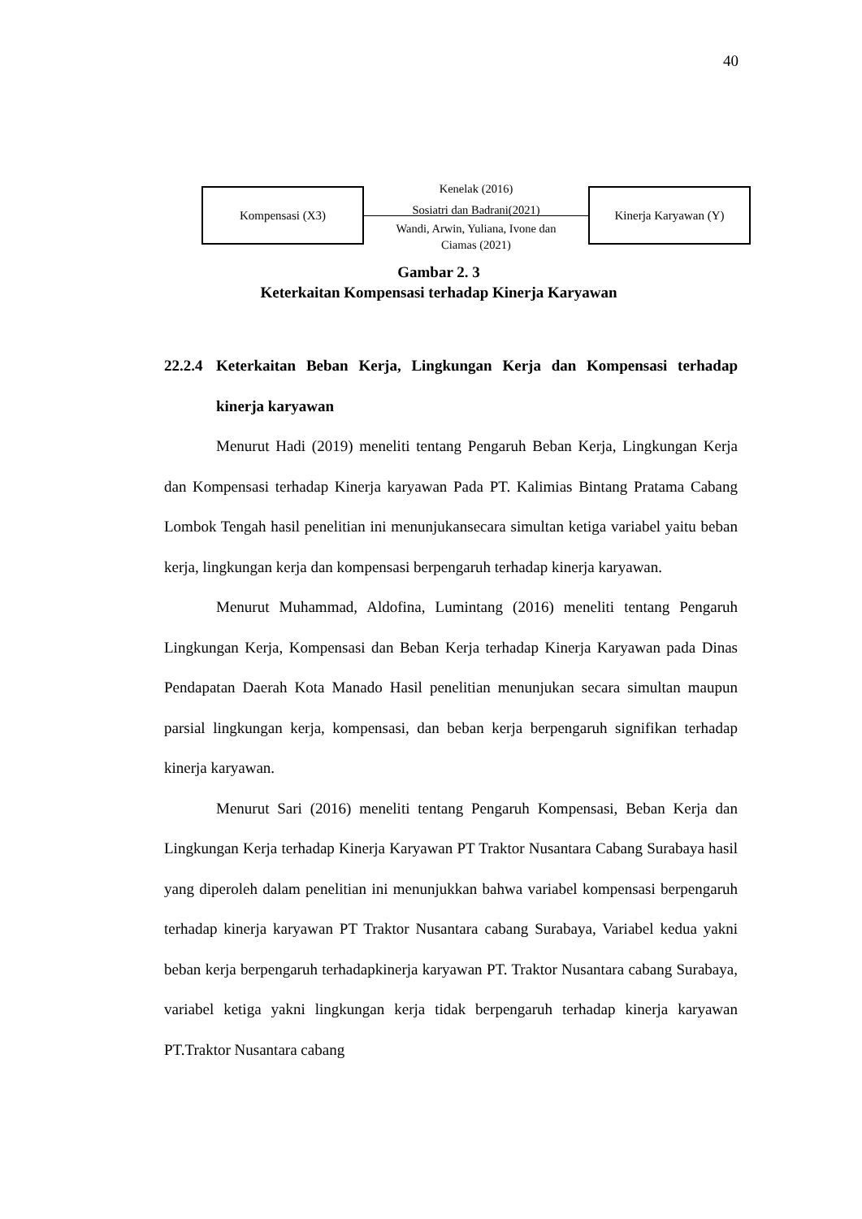40
Kompensasi (X3)
Kenelak (2016)
Sosiatri dan Badrani(2021)
Wandi, Arwin, Yuliana, Ivone dan
Ciamas (2021)
Kinerja Karyawan (Y)
Gambar 2. 3
Keterkaitan Kompensasi terhadap Kinerja Karyawan
22.2.4 Keterkaitan Beban Kerja, Lingkungan Kerja dan Kompensasi terhadap kinerja karyawan
Menurut Hadi (2019) meneliti tentang Pengaruh Beban Kerja, Lingkungan Kerja dan Kompensasi terhadap Kinerja karyawan Pada PT. Kalimias Bintang Pratama Cabang Lombok Tengah hasil penelitian ini menunjukansecara simultan ketiga variabel yaitu beban kerja, lingkungan kerja dan kompensasi berpengaruh terhadap kinerja karyawan.
Menurut Muhammad, Aldofina, Lumintang (2016) meneliti tentang Pengaruh Lingkungan Kerja, Kompensasi dan Beban Kerja terhadap Kinerja Karyawan pada Dinas Pendapatan Daerah Kota Manado Hasil penelitian menunjukan secara simultan maupun parsial lingkungan kerja, kompensasi, dan beban kerja berpengaruh signifikan terhadap kinerja karyawan.
Menurut Sari (2016) meneliti tentang Pengaruh Kompensasi, Beban Kerja dan Lingkungan Kerja terhadap Kinerja Karyawan PT Traktor Nusantara Cabang Surabaya hasil yang diperoleh dalam penelitian ini menunjukkan bahwa variabel kompensasi berpengaruh terhadap kinerja karyawan PT Traktor Nusantara cabang Surabaya, Variabel kedua yakni beban kerja berpengaruh terhadapkinerja karyawan PT. Traktor Nusantara cabang Surabaya, variabel ketiga yakni lingkungan kerja tidak berpengaruh terhadap kinerja karyawan PT.Traktor Nusantara cabang